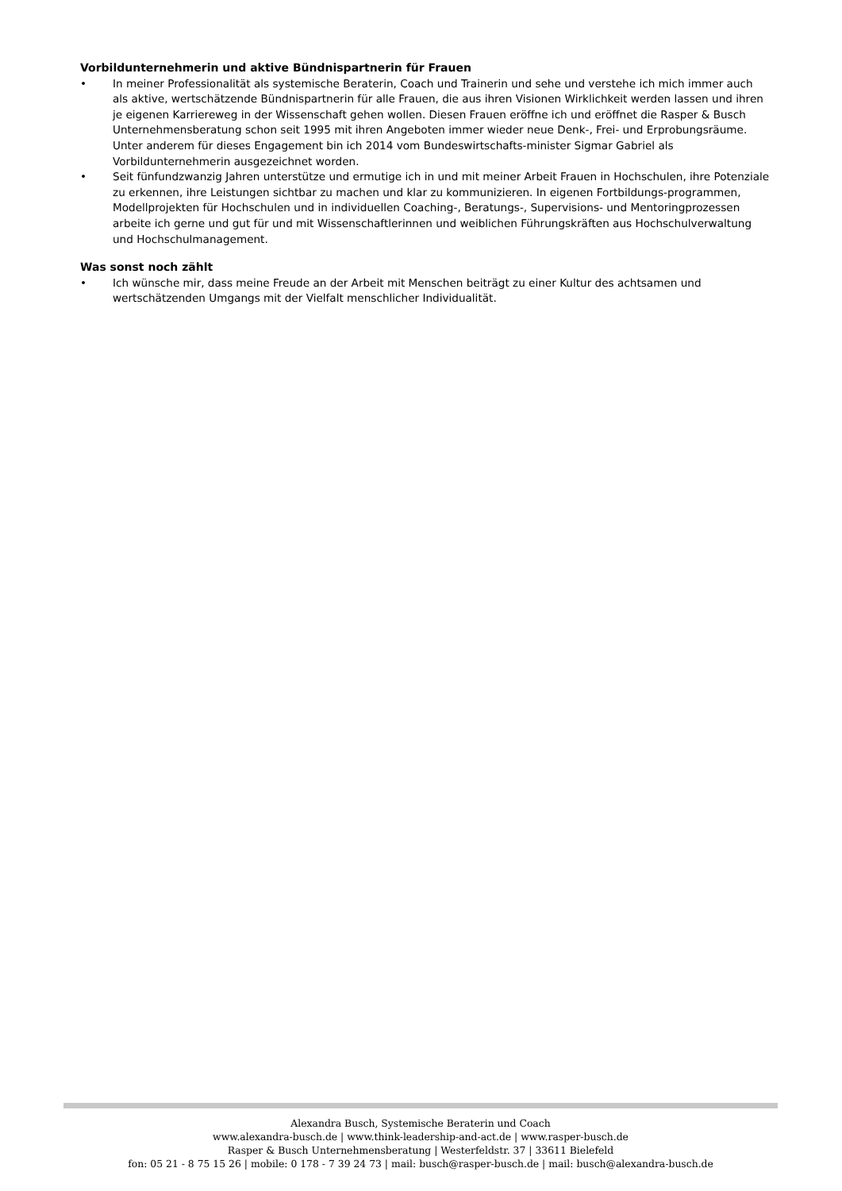Vorbildunternehmerin und aktive Bündnispartnerin für Frauen
• In meiner Professionalität als systemische Beraterin, Coach und Trainerin und sehe und verstehe ich mich immer auch als aktive, wertschätzende Bündnispartnerin für alle Frauen, die aus ihren Visionen Wirklichkeit werden lassen und ihren je eigenen Karriereweg in der Wissenschaft gehen wollen. Diesen Frauen eröffne ich und eröffnet die Rasper & Busch Unternehmensberatung schon seit 1995 mit ihren Angeboten immer wieder neue Denk-, Frei- und Erprobungsräume. Unter anderem für dieses Engagement bin ich 2014 vom Bundeswirtschafts-minister Sigmar Gabriel als Vorbildunternehmerin ausgezeichnet worden.
• Seit fünfundzwanzig Jahren unterstütze und ermutige ich in und mit meiner Arbeit Frauen in Hochschulen, ihre Potenziale zu erkennen, ihre Leistungen sichtbar zu machen und klar zu kommunizieren. In eigenen Fortbildungs-programmen, Modellprojekten für Hochschulen und in individuellen Coaching-, Beratungs-, Supervisions- und Mentoringprozessen arbeite ich gerne und gut für und mit Wissenschaftlerinnen und weiblichen Führungskräften aus Hochschulverwaltung und Hochschulmanagement.
Was sonst noch zählt
• Ich wünsche mir, dass meine Freude an der Arbeit mit Menschen beiträgt zu einer Kultur des achtsamen und wertschätzenden Umgangs mit der Vielfalt menschlicher Individualität.
Alexandra Busch, Systemische Beraterin und Coach
www.alexandra-busch.de | www.think-leadership-and-act.de | www.rasper-busch.de
Rasper & Busch Unternehmensberatung | Westerfeldstr. 37 | 33611 Bielefeld
fon: 05 21 - 8 75 15 26 | mobile: 0 178 - 7 39 24 73 | mail: busch@rasper-busch.de | mail: busch@alexandra-busch.de